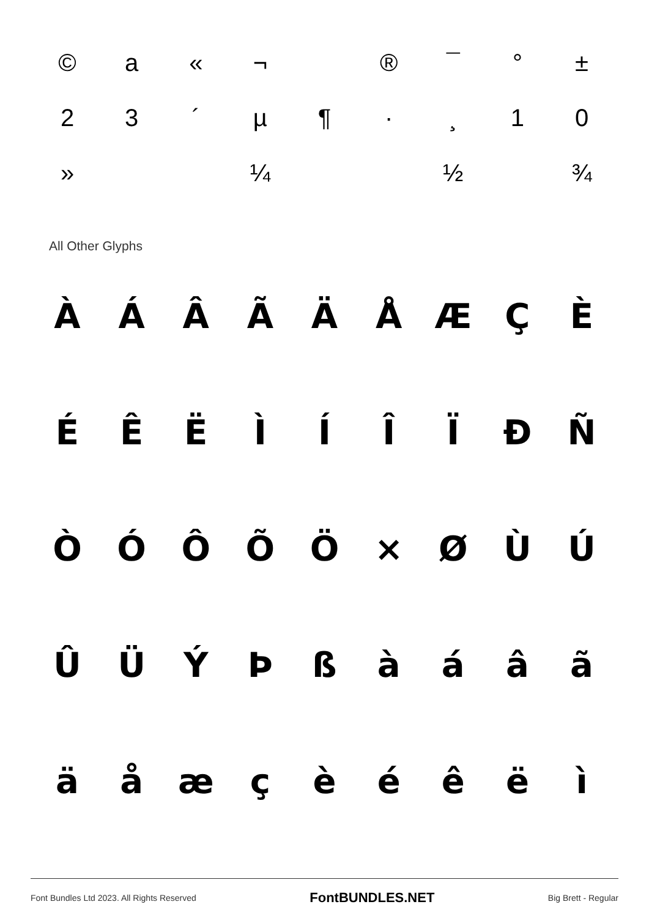© a « ¬ ® ¯ ° ±
23 ´ µ ¶ · ¸ 10
» ¼ ½ ¾
All Other Glyphs
ÀÁÂÃÄÅÆÇÈ
ÉÊËÌÍÎÏÐÑ
ÒÓÔÕÖ × ØÙÚ
ÛÜÝÞßàáâã
äåæçèéêëì
Font Bundles Ltd 2023. All Rights Reserved FontBUNDLES.NET Big Brett - Regular